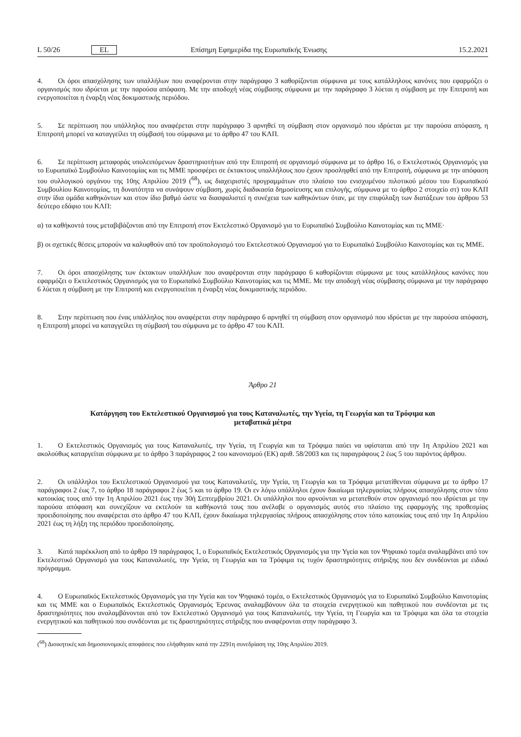L 50/26 EL Επίσημη Εφημερίδα της Ευρωπαϊκής Ένωσης 15.2.2021
4. Οι όροι απασχόλησης των υπαλλήλων που αναφέρονται στην παράγραφο 3 καθορίζονται σύμφωνα με τους κατάλληλους κανόνες που εφαρμόζει ο οργανισμός που ιδρύεται με την παρούσα απόφαση. Με την αποδοχή νέας σύμβασης σύμφωνα με την παράγραφο 3 λύεται η σύμβαση με την Επιτροπή και ενεργοποιείται η έναρξη νέας δοκιμαστικής περιόδου.
5. Σε περίπτωση που υπάλληλος που αναφέρεται στην παράγραφο 3 αρνηθεί τη σύμβαση στον οργανισμό που ιδρύεται με την παρούσα απόφαση, η Επιτροπή μπορεί να καταγγείλει τη σύμβασή του σύμφωνα με το άρθρο 47 του ΚΛΠ.
6. Σε περίπτωση μεταφοράς υπολειπόμενων δραστηριοτήτων από την Επιτροπή σε οργανισμό σύμφωνα με το άρθρο 16, ο Εκτελεστικός Οργανισμός για το Ευρωπαϊκό Συμβούλιο Καινοτομίας και τις ΜΜΕ προσφέρει σε έκτακτους υπαλλήλους που έχουν προσληφθεί από την Επιτροπή, σύμφωνα με την απόφαση του συλλογικού οργάνου της 10ης Απριλίου 2019 (<sup>68</sup>), ως διαχειριστές προγραμμάτων στο πλαίσιο του ενισχυμένου πιλοτικού μέσου του Ευρωπαϊκού Συμβουλίου Καινοτομίας, τη δυνατότητα να συνάψουν σύμβαση, χωρίς διαδικασία δημοσίευσης και επιλογής, σύμφωνα με το άρθρο 2 στοιχείο στ) του ΚΛΠ στην ίδια ομάδα καθηκόντων και στον ίδιο βαθμό ώστε να διασφαλιστεί η συνέχεια των καθηκόντων όταν, με την επιφύλαξη των διατάξεων του άρθρου 53 δεύτερο εδάφιο του ΚΛΠ:
α)
τα καθήκοντά τους μεταβιβάζονται από την Επιτροπή στον Εκτελεστικό Οργανισμό για το Ευρωπαϊκό Συμβούλιο Καινοτομίας και τις ΜΜΕ·
β)
οι σχετικές θέσεις μπορούν να καλυφθούν από τον προϋπολογισμό του Εκτελεστικού Οργανισμού για το Ευρωπαϊκό Συμβούλιο Καινοτομίας και τις ΜΜΕ.
7. Οι όροι απασχόλησης των έκτακτων υπαλλήλων που αναφέρονται στην παράγραφο 6 καθορίζονται σύμφωνα με τους κατάλληλους κανόνες που εφαρμόζει ο Εκτελεστικός Οργανισμός για το Ευρωπαϊκό Συμβούλιο Καινοτομίας και τις ΜΜΕ. Με την αποδοχή νέας σύμβασης σύμφωνα με την παράγραφο 6 λύεται η σύμβαση με την Επιτροπή και ενεργοποιείται η έναρξη νέας δοκιμαστικής περιόδου.
8. Στην περίπτωση που ένας υπάλληλος που αναφέρεται στην παράγραφο 6 αρνηθεί τη σύμβαση στον οργανισμό που ιδρύεται με την παρούσα απόφαση, η Επιτροπή μπορεί να καταγγείλει τη σύμβασή του σύμφωνα με το άρθρο 47 του ΚΛΠ.
Άρθρο 21
Κατάργηση του Εκτελεστικού Οργανισμού για τους Καταναλωτές, την Υγεία, τη Γεωργία και τα Τρόφιμα και
μεταβατικά μέτρα
1. Ο Εκτελεστικός Οργανισμός για τους Καταναλωτές, την Υγεία, τη Γεωργία και τα Τρόφιμα παύει να υφίσταται από την 1η Απριλίου 2021 και ακολούθως καταργείται σύμφωνα με το άρθρο 3 παράγραφος 2 του κανονισμού (ΕΚ) αριθ. 58/2003 και τις παραγράφους 2 έως 5 του παρόντος άρθρου.
2. Οι υπάλληλοι του Εκτελεστικού Οργανισμού για τους Καταναλωτές, την Υγεία, τη Γεωργία και τα Τρόφιμα μετατίθενται σύμφωνα με το άρθρο 17 παράγραφοι 2 έως 7, το άρθρο 18 παράγραφοι 2 έως 5 και το άρθρο 19. Οι εν λόγω υπάλληλοι έχουν δικαίωμα τηλεργασίας πλήρους απασχόλησης στον τόπο κατοικίας τους από την 1η Απριλίου 2021 έως την 30ή Σεπτεμβρίου 2021. Οι υπάλληλοι που αρνούνται να μετατεθούν στον οργανισμό που ιδρύεται με την παρούσα απόφαση και συνεχίζουν να εκτελούν τα καθήκοντά τους που ανέλαβε ο οργανισμός αυτός στο πλαίσιο της εφαρμογής της προθεσμίας προειδοποίησης που αναφέρεται στο άρθρο 47 του ΚΛΠ, έχουν δικαίωμα τηλεργασίας πλήρους απασχόλησης στον τόπο κατοικίας τους από την 1η Απριλίου 2021 έως τη λήξη της περιόδου προειδοποίησης.
3. Κατά παρέκκλιση από το άρθρο 19 παράγραφος 1, ο Ευρωπαϊκός Εκτελεστικός Οργανισμός για την Υγεία και τον Ψηφιακό τομέα αναλαμβάνει από τον Εκτελεστικό Οργανισμό για τους Καταναλωτές, την Υγεία, τη Γεωργία και τα Τρόφιμα τις τυχόν δραστηριότητες στήριξης που δεν συνδέονται με ειδικό πρόγραμμα.
4. Ο Ευρωπαϊκός Εκτελεστικός Οργανισμός για την Υγεία και τον Ψηφιακό τομέα, ο Εκτελεστικός Οργανισμός για το Ευρωπαϊκό Συμβούλιο Καινοτομίας και τις ΜΜΕ και ο Ευρωπαϊκός Εκτελεστικός Οργανισμός Έρευνας αναλαμβάνουν όλα τα στοιχεία ενεργητικού και παθητικού που συνδέονται με τις δραστηριότητες που αναλαμβάνονται από τον Εκτελεστικό Οργανισμό για τους Καταναλωτές, την Υγεία, τη Γεωργία και τα Τρόφιμα και όλα τα στοιχεία ενεργητικού και παθητικού που συνδέονται με τις δραστηριότητες στήριξης που αναφέρονται στην παράγραφο 3.
(<sup>68</sup>) Διοικητικές και δημοσιονομικές αποφάσεις που ελήφθησαν κατά την 2291η συνεδρίαση της 10ης Απριλίου 2019.